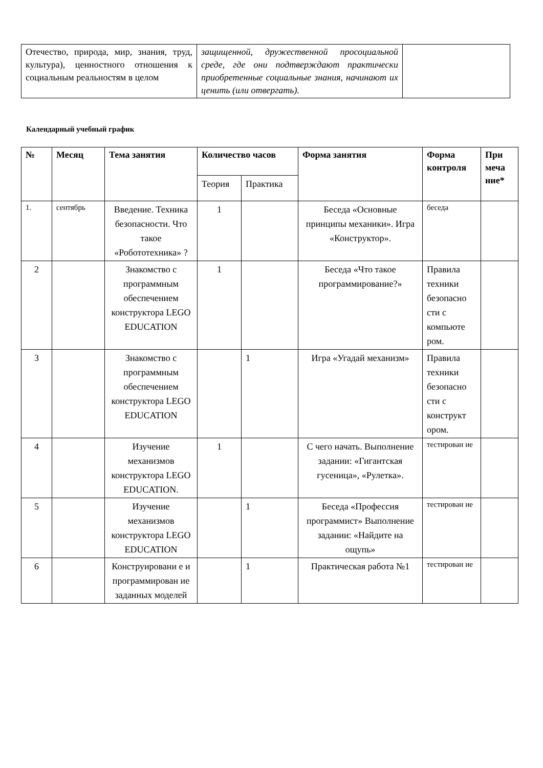| Отечество, природа, мир, знания, труд, культура), ценностного отношения к социальным реальностям в целом | защищенной, дружественной просоциальной среде, где они подтверждают практически приобретенные социальные знания, начинают их ценить (или отвергать). | |
Календарный учебный график
| № | Месяц | Тема занятия | Количество часов | | Форма занятия | Форма контроля | При меча ние* |
| --- | --- | --- | --- | --- | --- | --- | --- |
| | | | Теория | Практика | | | |
| 1. | сентябрь | Введение. Техника безопасности. Что такое «Робототехника» ? | 1 | | Беседа «Основные принципы механики». Игра «Конструктор». | беседа | |
| 2 | | Знакомство с программным обеспечением конструктора LEGO EDUCATION | 1 | | Беседа «Что такое программирование?» | Правила техники безопасно сти с компьюте ром. | |
| 3 | | Знакомство с программным обеспечением конструктора LEGO EDUCATION | | 1 | Игра «Угадай механизм» | Правила техники безопасно сти с конструкт ором. | |
| 4 | | Изучение механизмов конструктора LEGO EDUCATION. | 1 | | С чего начать. Выполнение задании: «Гигантская гусеница», «Рулетка». | тестирован ие | |
| 5 | | Изучение механизмов конструктора LEGO EDUCATION | | 1 | Беседа «Профессия программист» Выполнение задании: «Найдите на ощупь» | тестирован ие | |
| 6 | | Конструировани е и программирован ие заданных моделей | | 1 | Практическая работа №1 | тестирован ие | |